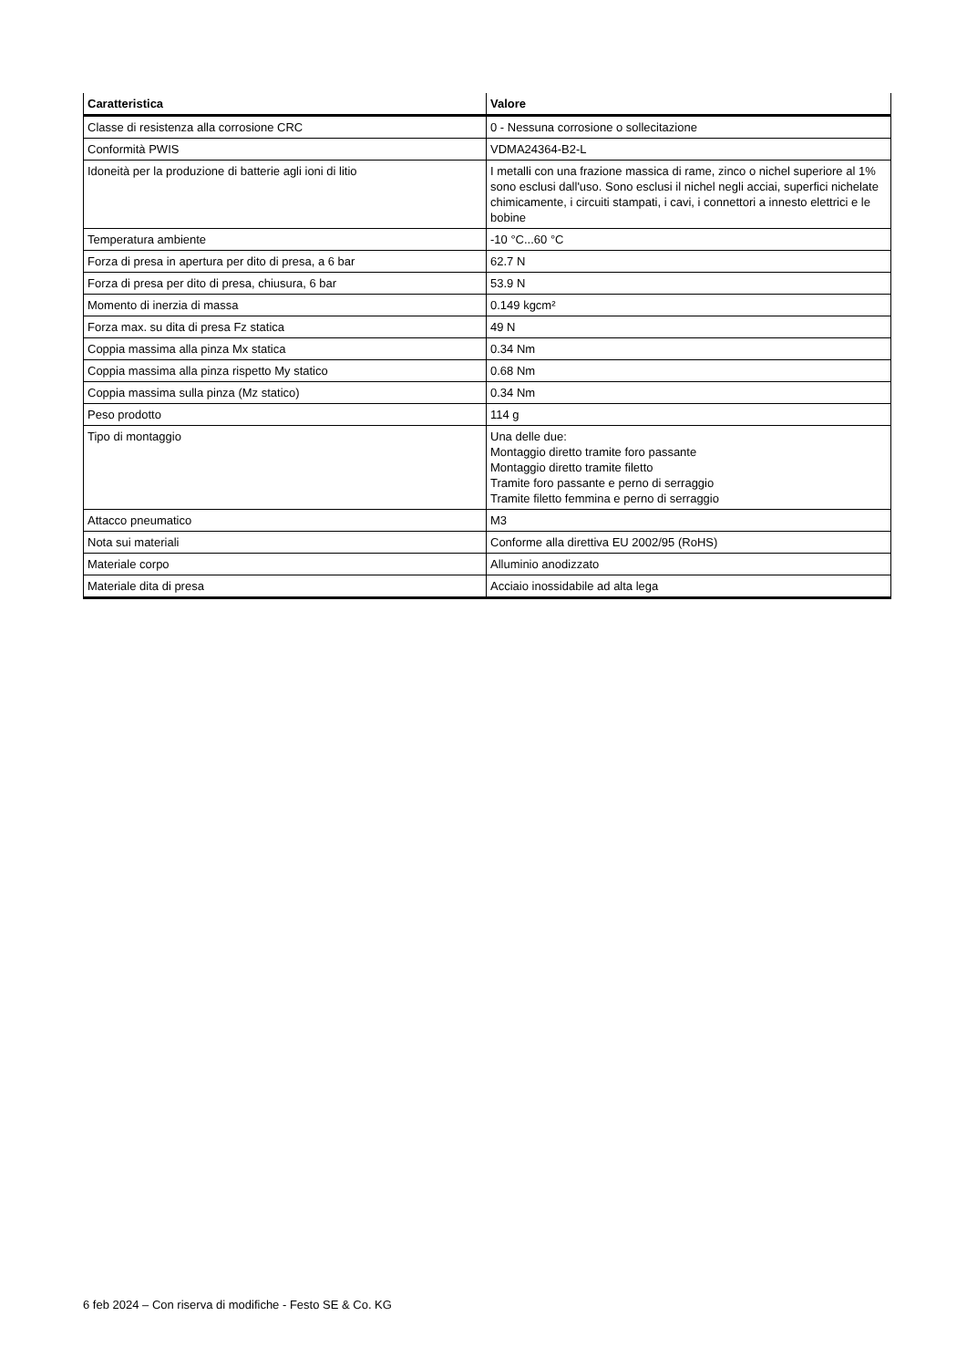| Caratteristica | Valore |
| --- | --- |
| Classe di resistenza alla corrosione CRC | 0 - Nessuna corrosione o sollecitazione |
| Conformità PWIS | VDMA24364-B2-L |
| Idoneità per la produzione di batterie agli ioni di litio | I metalli con una frazione massica di rame, zinco o nichel superiore al 1% sono esclusi dall'uso. Sono esclusi il nichel negli acciai, superfici nichelate chimicamente, i circuiti stampati, i cavi, i connettori a innesto elettrici e le bobine |
| Temperatura ambiente | -10 °C...60 °C |
| Forza di presa in apertura per dito di presa, a 6 bar | 62.7 N |
| Forza di presa per dito di presa, chiusura, 6 bar | 53.9 N |
| Momento di inerzia di massa | 0.149 kgcm² |
| Forza max. su dita di presa Fz statica | 49 N |
| Coppia massima alla pinza Mx statica | 0.34 Nm |
| Coppia massima alla pinza rispetto My statico | 0.68 Nm |
| Coppia massima sulla pinza (Mz statico) | 0.34 Nm |
| Peso prodotto | 114 g |
| Tipo di montaggio | Una delle due: Montaggio diretto tramite foro passante Montaggio diretto tramite filetto Tramite foro passante e perno di serraggio Tramite filetto femmina e perno di serraggio |
| Attacco pneumatico | M3 |
| Nota sui materiali | Conforme alla direttiva EU 2002/95 (RoHS) |
| Materiale corpo | Alluminio anodizzato |
| Materiale dita di presa | Acciaio inossidabile ad alta lega |
6 feb 2024 – Con riserva di modifiche - Festo SE & Co. KG